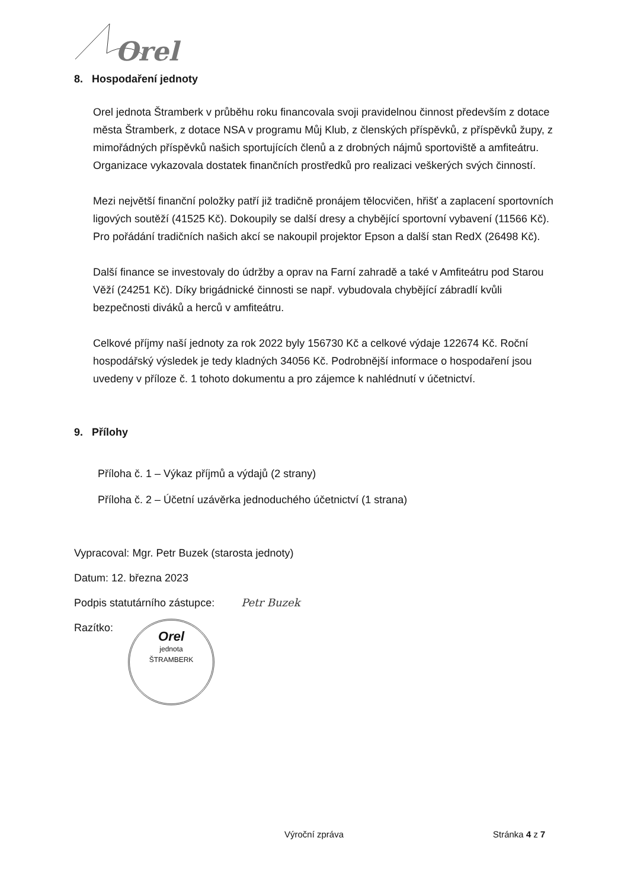Orel
8. Hospodaření jednoty
Orel jednota Štramberk v průběhu roku financovala svoji pravidelnou činnost především z dotace města Štramberk, z dotace NSA v programu Můj Klub, z členských příspěvků, z příspěvků župy, z mimořádných příspěvků našich sportujících členů a z drobných nájmů sportoviště a amfiteátru. Organizace vykazovala dostatek finančních prostředků pro realizaci veškerých svých činností.
Mezi největší finanční položky patří již tradičně pronájem tělocvičen, hřišť a zaplacení sportovních ligových soutěží (41525 Kč). Dokoupily se další dresy a chybějící sportovní vybavení (11566 Kč). Pro pořádání tradičních našich akcí se nakoupil projektor Epson a další stan RedX (26498 Kč).
Další finance se investovaly do údržby a oprav na Farní zahradě a také v Amfiteátru pod Starou Věží (24251 Kč). Díky brigádnické činnosti se např. vybudovala chybějící zábradlí kvůli bezpečnosti diváků a herců v amfiteátru.
Celkové příjmy naší jednoty za rok 2022 byly 156730 Kč a celkové výdaje 122674 Kč. Roční hospodářský výsledek je tedy kladných 34056 Kč. Podrobnější informace o hospodaření jsou uvedeny v příloze č. 1 tohoto dokumentu a pro zájemce k nahlédnutí v účetnictví.
9. Přílohy
Příloha č. 1 – Výkaz příjmů a výdajů (2 strany)
Příloha č. 2 – Účetní uzávěrka jednoduchého účetnictví (1 strana)
Vypracoval: Mgr. Petr Buzek (starosta jednoty)
Datum: 12. března 2023
Podpis statutárního zástupce: Petr Buzek
Razítko:
Orel
jednota
ŠTRAMBERK
Výroční zpráva Stránka 4 z 7